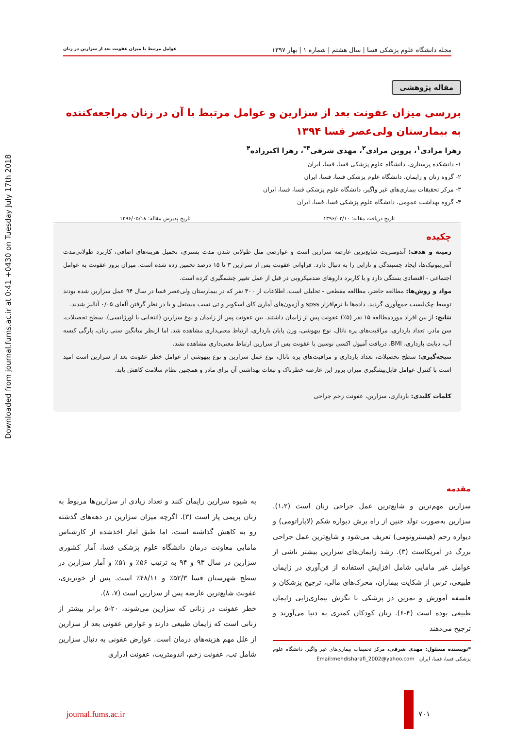Downloaded from journal.fums.ac.ir at 0:41 +0430 on Tuesday July 17th 2018
مجله دانشگاه علوم پزشکی فسا | سال هشتم | شماره ۱ | بهار ۱۳۹۷ عوامل مرتبط با میزان عفونت بعد از سزارین در زنان
مقاله پژوهشی
بررسی میزان عفونت بعد از سزارین و عوامل مرتبط با آن در زنان مراجعه‌کننده به بیمارستان ولی‌عصر فسا ۱۳۹۴
زهرا مرادی<sup>۱</sup>، پروین مرادی<sup>۲</sup>، مهدی شرفی<sup>۳*</sup>، زهرا اکبرزاده<sup>۴</sup>
۱- دانشکده پرستاری، دانشگاه علوم پزشکی فسا، فسا، ایران
۲- گروه زنان و زایمان، دانشگاه علوم پزشکی فسا، فسا، ایران
۳- مرکز تحقیقات بیماری‌های غیر واگیر، دانشگاه علوم پزشکی فسا، فسا، ایران
۴- گروه بهداشت عمومی، دانشگاه علوم پزشکی فسا، فسا، ایران
تاریخ دریافت مقاله: ۱۳۹۶/۰۲/۱۰ تاریخ پذیرش مقاله: ۱۳۹۶/۰۵/۱۸
چکیده
زمینه و هدف: آندومتریت شایع‌ترین عارضه سزارین است و عوارضی مثل طولانی شدن مدت بستری، تحمیل هزینه‌های اضافی، کاربرد طولانی‌مدت آنتی‌بیوتیک‌ها، ایجاد چسبندگی و نازایی را به دنبال دارد. فراوانی عفونت پس از سزارین ۳ تا ۱۵ درصد تخمین زده شده است. میزان بروز عفونت به عوامل اجتماعی - اقتصادی بستگی دارد و با کاربرد داروهای ضدمیکروبی در قبل از عمل تغییر چشمگیری کرده است.
مواد و روش‌ها: مطالعه حاضر، مطالعه مقطعی - تحلیلی است. اطلاعات از ۳۰۰ نفر که در بیمارستان ولی‌عصر فسا در سال ۹۴ عمل سزارین شده بودند توسط چک‌لیست جمع‌آوری گردید. داده‌ها با نرم‌افزار spss و آزمون‌های آماری کای اسکویر و تی تست مستقل و با در نظر گرفتن آلفای ۰/۰۵ آنالیز شدند.
نتایج: از بین افراد موردمطالعه ۱۵ نفر (۵٪) عفونت پس از زایمان داشتند. بین عفونت پس از زایمان و نوع سزارین (انتخابی یا اورژانسی)، سطح تحصیلات، سن مادر، تعداد بارداری، مراقبت‌های پره ناتال، نوع بیهوشی، وزن پایان بارداری، ارتباط معنی‌داری مشاهده شد. اما ازنظر میانگین سنی زنان، پارگی کیسه آب، دیابت بارداری، BMI، دریافت آمپول اکسی توسین با عفونت پس از سزارین ارتباط معنی‌داری مشاهده نشد.
نتیجه‌گیری: سطح تحصیلات، تعداد بارداری و مراقبت‌های پره ناتال، نوع عمل سزارین و نوع بیهوشی از عوامل خطر عفونت بعد از سزارین است امید است با کنترل عوامل قابل‌پیشگیری میزان بروز این عارضه خطرناک و تبعات بهداشتی آن برای مادر و همچنین نظام سلامت کاهش یابد.
کلمات کلیدی: بارداری، سزارین، عفونت زخم جراحی
مقدمه
سزارین مهم‌ترین و شایع‌ترین عمل جراحی زنان است (۱،۲). سزارین به‌صورت تولد جنین از راه برش دیواره شکم (لاپاراتومی) و دیواره رحم (هیستروتومی) تعریف می‌شود و شایع‌ترین عمل جراحی بزرگ در آمریکاست (۳). رشد زایمان‌های سزارین بیشتر ناشی از عوامل غیر مامایی شامل افزایش استفاده از فن‌آوری در زایمان طبیعی، ترس از شکایت بیماران، محرک‌های مالی، ترجیح پزشکان و فلسفه آموزش و تمرین در پزشکی با نگرش بیماری‌زایی زایمان طبیعی بوده است (۴-۶). زنان کودکان کمتری به دنیا می‌آورند و ترجیح می‌دهند
*نویسنده مسئول: مهدی شرفی، مرکز تحقیقات بیماری‌های غیر واگیر، دانشگاه علوم پزشکی فسا، فسا، ایران Email:mehdisharafi_2002@yahoo.com
به شیوه سزارین زایمان کنند و تعداد زیادی از سزارین‌ها مربوط به زنان پریمی پار است (۳). اگرچه میزان سزارین در دهه‌های گذشته رو به کاهش گذاشته است، اما طبق آمار اخذشده از کارشناس مامایی معاونت درمان دانشگاه علوم پزشکی فسا، آمار کشوری سزارین در سال ۹۳ و ۹۴ به ترتیب ۵۶٪ و ۵۱٪ و آمار سزارین در سطح شهرستان فسا ۵۲/۳٪ و ۴۸/۱۱٪ است. پس از خونریزی، عفونت شایع‌ترین عارضه پس از سزارین است (۷، ۸).
خطر عفونت در زنانی که سزارین می‌شوند، ۲۰-۵ برابر بیشتر از زنانی است که زایمان طبیعی دارند و عوارض عفونی بعد از سزارین از علل مهم هزینه‌های درمان است. عوارض عفونی به دنبال سزارین شامل تب، عفونت زخم، اندومتریت، عفونت ادراری
journal.fums.ac.ir ۷۰۱